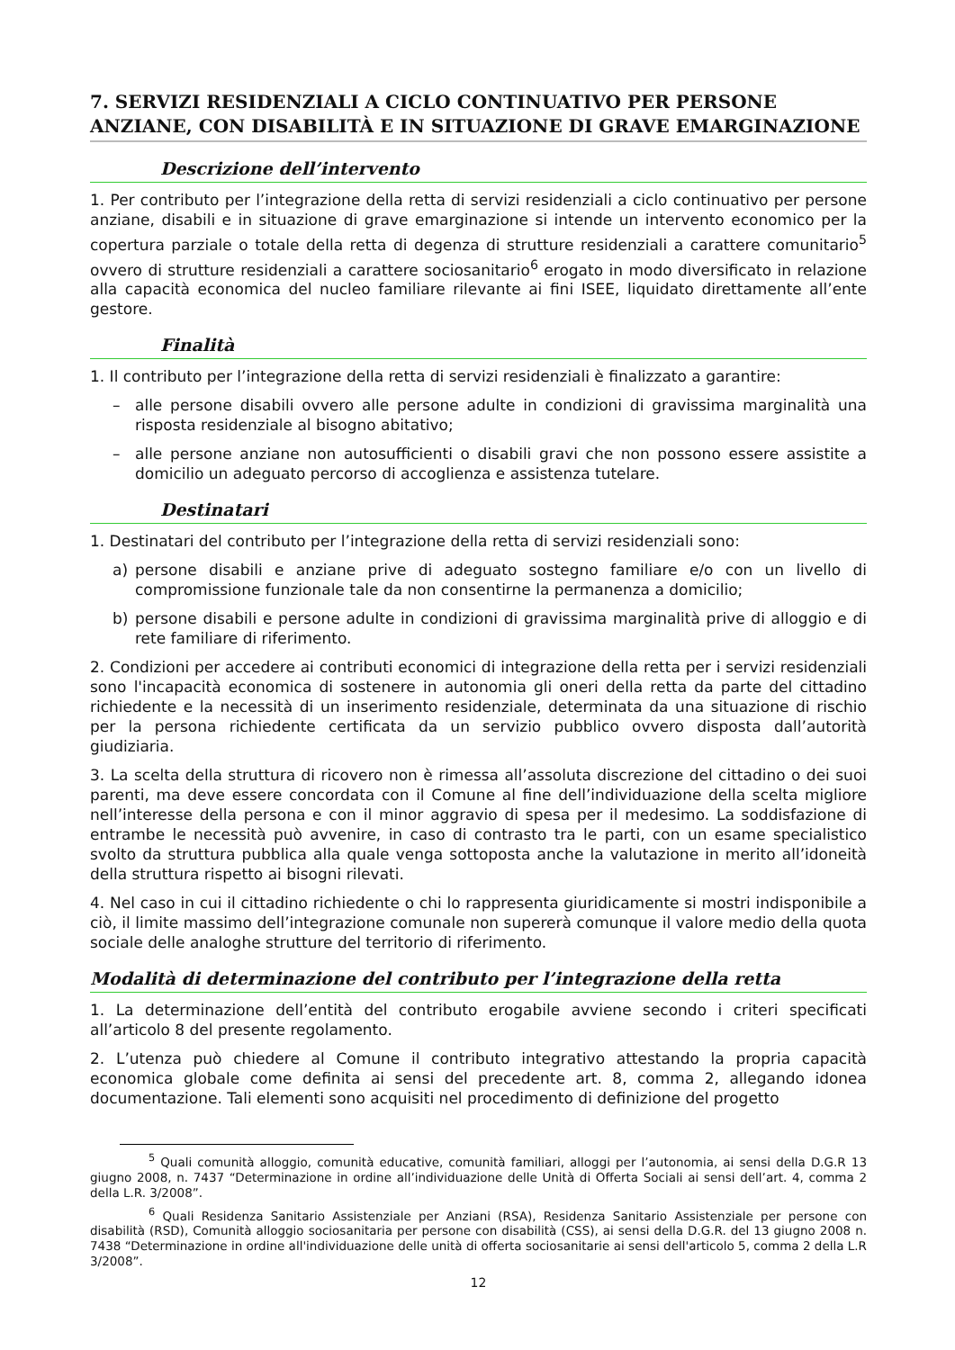7. SERVIZI RESIDENZIALI A CICLO CONTINUATIVO PER PERSONE ANZIANE, CON DISABILITÀ E IN SITUAZIONE DI GRAVE EMARGINAZIONE
Descrizione dell’intervento
1. Per contributo per l’integrazione della retta di servizi residenziali a ciclo continuativo per persone anziane, disabili e in situazione di grave emarginazione si intende un intervento economico per la copertura parziale o totale della retta di degenza di strutture residenziali a carattere comunitario<sup>5</sup> ovvero di strutture residenziali a carattere sociosanitario<sup>6</sup> erogato in modo diversificato in relazione alla capacità economica del nucleo familiare rilevante ai fini ISEE, liquidato direttamente all’ente gestore.
Finalità
1. Il contributo per l’integrazione della retta di servizi residenziali è finalizzato a garantire:
– alle persone disabili ovvero alle persone adulte in condizioni di gravissima marginalità una risposta residenziale al bisogno abitativo;
– alle persone anziane non autosufficienti o disabili gravi che non possono essere assistite a domicilio un adeguato percorso di accoglienza e assistenza tutelare.
Destinatari
1. Destinatari del contributo per l’integrazione della retta di servizi residenziali sono:
a) persone disabili e anziane prive di adeguato sostegno familiare e/o con un livello di compromissione funzionale tale da non consentirne la permanenza a domicilio;
b) persone disabili e persone adulte in condizioni di gravissima marginalità prive di alloggio e di rete familiare di riferimento.
2. Condizioni per accedere ai contributi economici di integrazione della retta per i servizi residenziali sono l'incapacità economica di sostenere in autonomia gli oneri della retta da parte del cittadino richiedente e la necessità di un inserimento residenziale, determinata da una situazione di rischio per la persona richiedente certificata da un servizio pubblico ovvero disposta dall’autorità giudiziaria.
3. La scelta della struttura di ricovero non è rimessa all’assoluta discrezione del cittadino o dei suoi parenti, ma deve essere concordata con il Comune al fine dell’individuazione della scelta migliore nell’interesse della persona e con il minor aggravio di spesa per il medesimo. La soddisfazione di entrambe le necessità può avvenire, in caso di contrasto tra le parti, con un esame specialistico svolto da struttura pubblica alla quale venga sottoposta anche la valutazione in merito all’idoneità della struttura rispetto ai bisogni rilevati.
4. Nel caso in cui il cittadino richiedente o chi lo rappresenta giuridicamente si mostri indisponibile a ciò, il limite massimo dell’integrazione comunale non supererà comunque il valore medio della quota sociale delle analoghe strutture del territorio di riferimento.
Modalità di determinazione del contributo per l’integrazione della retta
1. La determinazione dell’entità del contributo erogabile avviene secondo i criteri specificati all’articolo 8 del presente regolamento.
2. L’utenza può chiedere al Comune il contributo integrativo attestando la propria capacità economica globale come definita ai sensi del precedente art. 8, comma 2, allegando idonea documentazione. Tali elementi sono acquisiti nel procedimento di definizione del progetto
<sup>5</sup> Quali comunità alloggio, comunità educative, comunità familiari, alloggi per l’autonomia, ai sensi della D.G.R 13 giugno 2008, n. 7437 “Determinazione in ordine all’individuazione delle Unità di Offerta Sociali ai sensi dell’art. 4, comma 2 della L.R. 3/2008”.
<sup>6</sup> Quali Residenza Sanitario Assistenziale per Anziani (RSA), Residenza Sanitario Assistenziale per persone con disabilità (RSD), Comunità alloggio sociosanitaria per persone con disabilità (CSS), ai sensi della D.G.R. del 13 giugno 2008 n. 7438 “Determinazione in ordine all'individuazione delle unità di offerta sociosanitarie ai sensi dell'articolo 5, comma 2 della L.R 3/2008”.
12